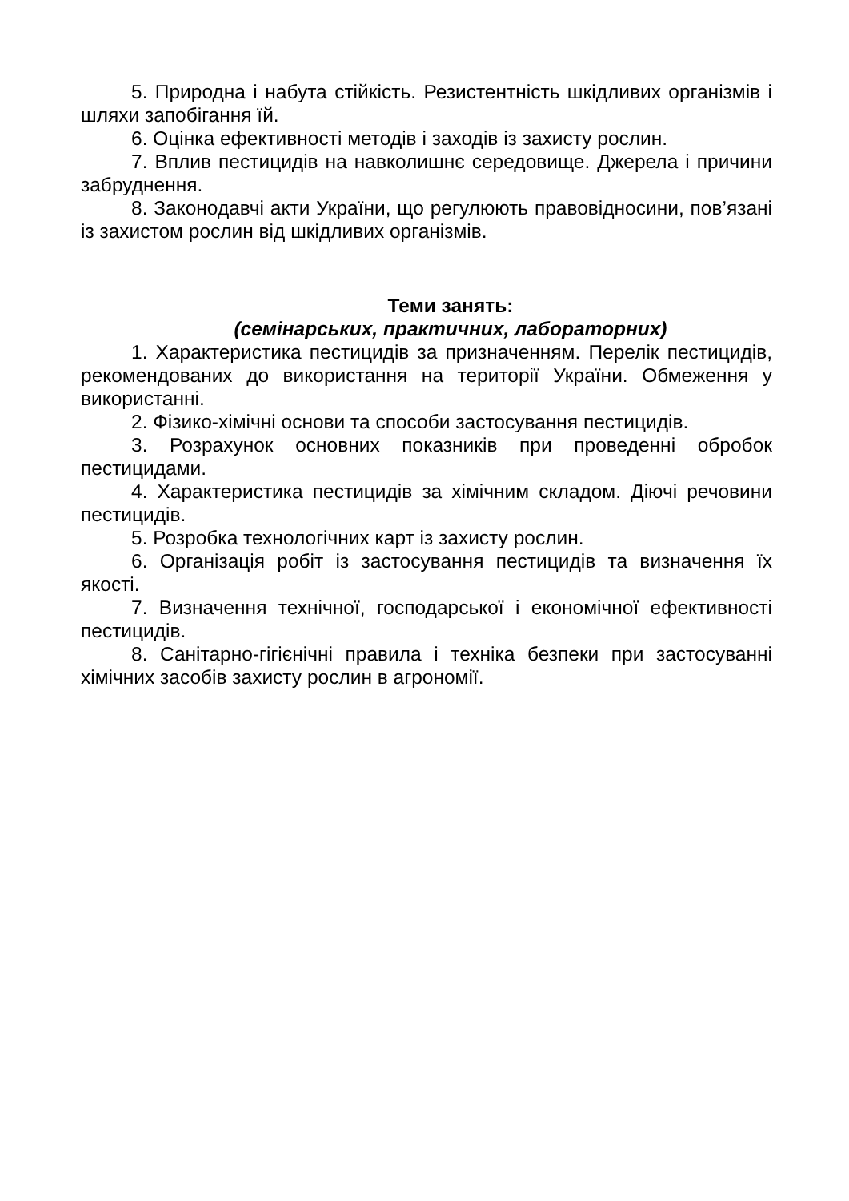5. Природна і набута стійкість. Резистентність шкідливих організмів і шляхи запобігання їй.
6. Оцінка ефективності методів і заходів із захисту рослин.
7. Вплив пестицидів на навколишнє середовище. Джерела і причини забруднення.
8. Законодавчі акти України, що регулюють правовідносини, пов’язані із захистом рослин від шкідливих організмів.
Теми занять:
(семінарських, практичних, лабораторних)
1. Характеристика пестицидів за призначенням. Перелік пестицидів, рекомендованих до використання на території України. Обмеження у використанні.
2. Фізико-хімічні основи та способи застосування пестицидів.
3. Розрахунок основних показників при проведенні обробок пестицидами.
4. Характеристика пестицидів за хімічним складом. Діючі речовини пестицидів.
5. Розробка технологічних карт із захисту рослин.
6. Організація робіт із застосування пестицидів та визначення їх якості.
7. Визначення технічної, господарської і економічної ефективності пестицидів.
8. Санітарно-гігієнічні правила і техніка безпеки при застосуванні хімічних засобів захисту рослин в агрономії.